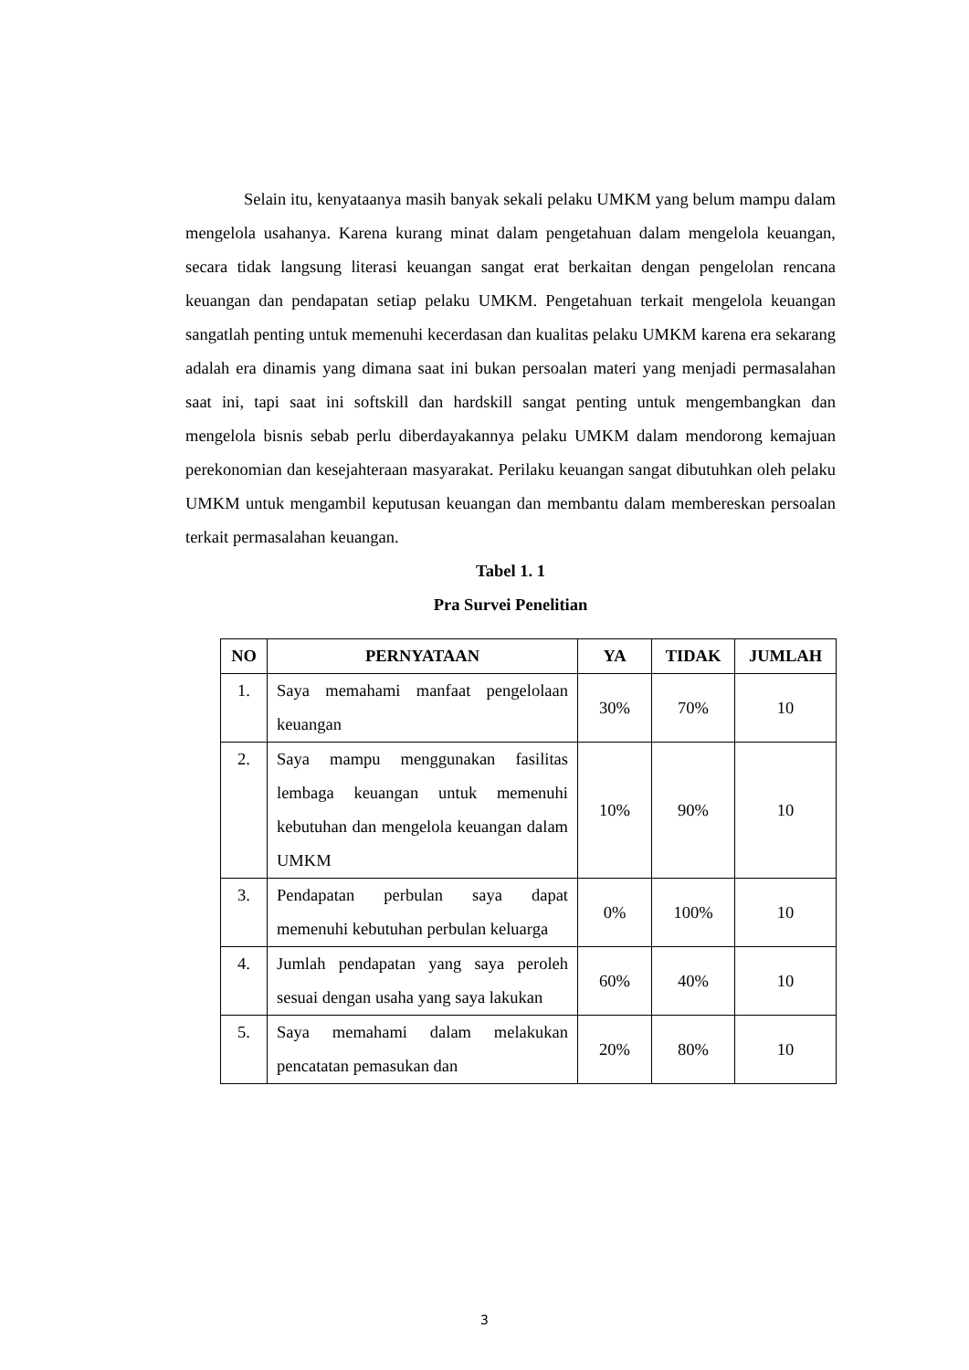Selain itu, kenyataanya masih banyak sekali pelaku UMKM yang belum mampu dalam mengelola usahanya. Karena kurang minat dalam pengetahuan dalam mengelola keuangan, secara tidak langsung literasi keuangan sangat erat berkaitan dengan pengelolan rencana keuangan dan pendapatan setiap pelaku UMKM. Pengetahuan terkait mengelola keuangan sangatlah penting untuk memenuhi kecerdasan dan kualitas pelaku UMKM karena era sekarang adalah era dinamis yang dimana saat ini bukan persoalan materi yang menjadi permasalahan saat ini, tapi saat ini softskill dan hardskill sangat penting untuk mengembangkan dan mengelola bisnis sebab perlu diberdayakannya pelaku UMKM dalam mendorong kemajuan perekonomian dan kesejahteraan masyarakat. Perilaku keuangan sangat dibutuhkan oleh pelaku UMKM untuk mengambil keputusan keuangan dan membantu dalam membereskan persoalan terkait permasalahan keuangan.
Tabel 1. 1
Pra Survei Penelitian
| NO | PERNYATAAN | YA | TIDAK | JUMLAH |
| --- | --- | --- | --- | --- |
| 1. | Saya memahami manfaat pengelolaan keuangan | 30% | 70% | 10 |
| 2. | Saya mampu menggunakan fasilitas lembaga keuangan untuk memenuhi kebutuhan dan mengelola keuangan dalam UMKM | 10% | 90% | 10 |
| 3. | Pendapatan perbulan saya dapat memenuhi kebutuhan perbulan keluarga | 0% | 100% | 10 |
| 4. | Jumlah pendapatan yang saya peroleh sesuai dengan usaha yang saya lakukan | 60% | 40% | 10 |
| 5. | Saya memahami dalam melakukan pencatatan pemasukan dan | 20% | 80% | 10 |
3